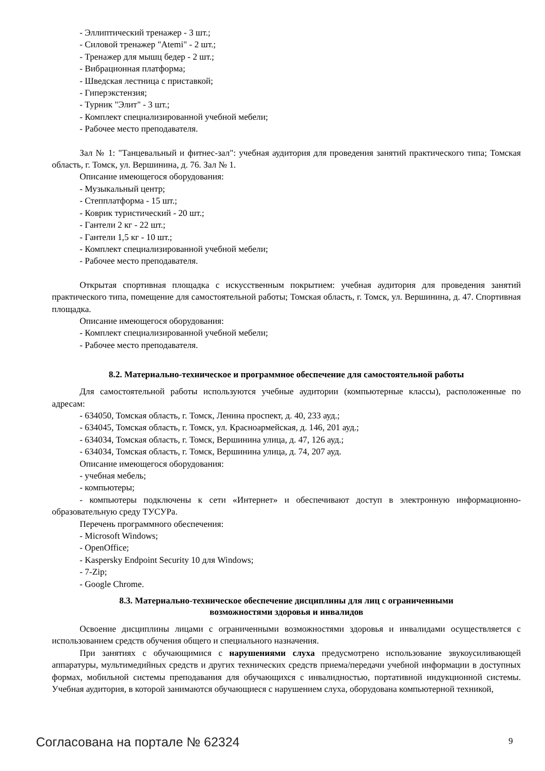- Эллиптический тренажер - 3 шт.;
- Силовой тренажер "Atemi" - 2 шт.;
- Тренажер для мышц бедер - 2 шт.;
- Вибрационная платформа;
- Шведская лестница с приставкой;
- Гиперэкстензия;
- Турник "Элит" - 3 шт.;
- Комплект специализированной учебной мебели;
- Рабочее место преподавателя.
Зал № 1: "Танцевальный и фитнес-зал": учебная аудитория для проведения занятий практического типа; Томская область, г. Томск, ул. Вершинина, д. 76. Зал № 1.
Описание имеющегося оборудования:
- Музыкальный центр;
- Степплатформа - 15 шт.;
- Коврик туристический - 20 шт.;
- Гантели 2 кг - 22 шт.;
- Гантели 1,5 кг - 10 шт.;
- Комплект специализированной учебной мебели;
- Рабочее место преподавателя.
Открытая спортивная площадка с искусственным покрытием: учебная аудитория для проведения занятий практического типа, помещение для самостоятельной работы; Томская область, г. Томск, ул. Вершинина, д. 47. Спортивная площадка.
Описание имеющегося оборудования:
- Комплект специализированной учебной мебели;
- Рабочее место преподавателя.
8.2. Материально-техническое и программное обеспечение для самостоятельной работы
Для самостоятельной работы используются учебные аудитории (компьютерные классы), расположенные по адресам:
- 634050, Томская область, г. Томск, Ленина проспект, д. 40, 233 ауд.;
- 634045, Томская область, г. Томск, ул. Красноармейская, д. 146, 201 ауд.;
- 634034, Томская область, г. Томск, Вершинина улица, д. 47, 126 ауд.;
- 634034, Томская область, г. Томск, Вершинина улица, д. 74, 207 ауд.
Описание имеющегося оборудования:
- учебная мебель;
- компьютеры;
- компьютеры подключены к сети «Интернет» и обеспечивают доступ в электронную информационно-образовательную среду ТУСУРа.
Перечень программного обеспечения:
- Microsoft Windows;
- OpenOffice;
- Kaspersky Endpoint Security 10 для Windows;
- 7-Zip;
- Google Chrome.
8.3. Материально-техническое обеспечение дисциплины для лиц с ограниченными
возможностями здоровья и инвалидов
Освоение дисциплины лицами с ограниченными возможностями здоровья и инвалидами осуществляется с использованием средств обучения общего и специального назначения.
При занятиях с обучающимися с нарушениями слуха предусмотрено использование звукоусиливающей аппаратуры, мультимедийных средств и других технических средств приема/передачи учебной информации в доступных формах, мобильной системы преподавания для обучающихся с инвалидностью, портативной индукционной системы. Учебная аудитория, в которой занимаются обучающиеся с нарушением слуха, оборудована компьютерной техникой,
Согласована на портале № 62324 9